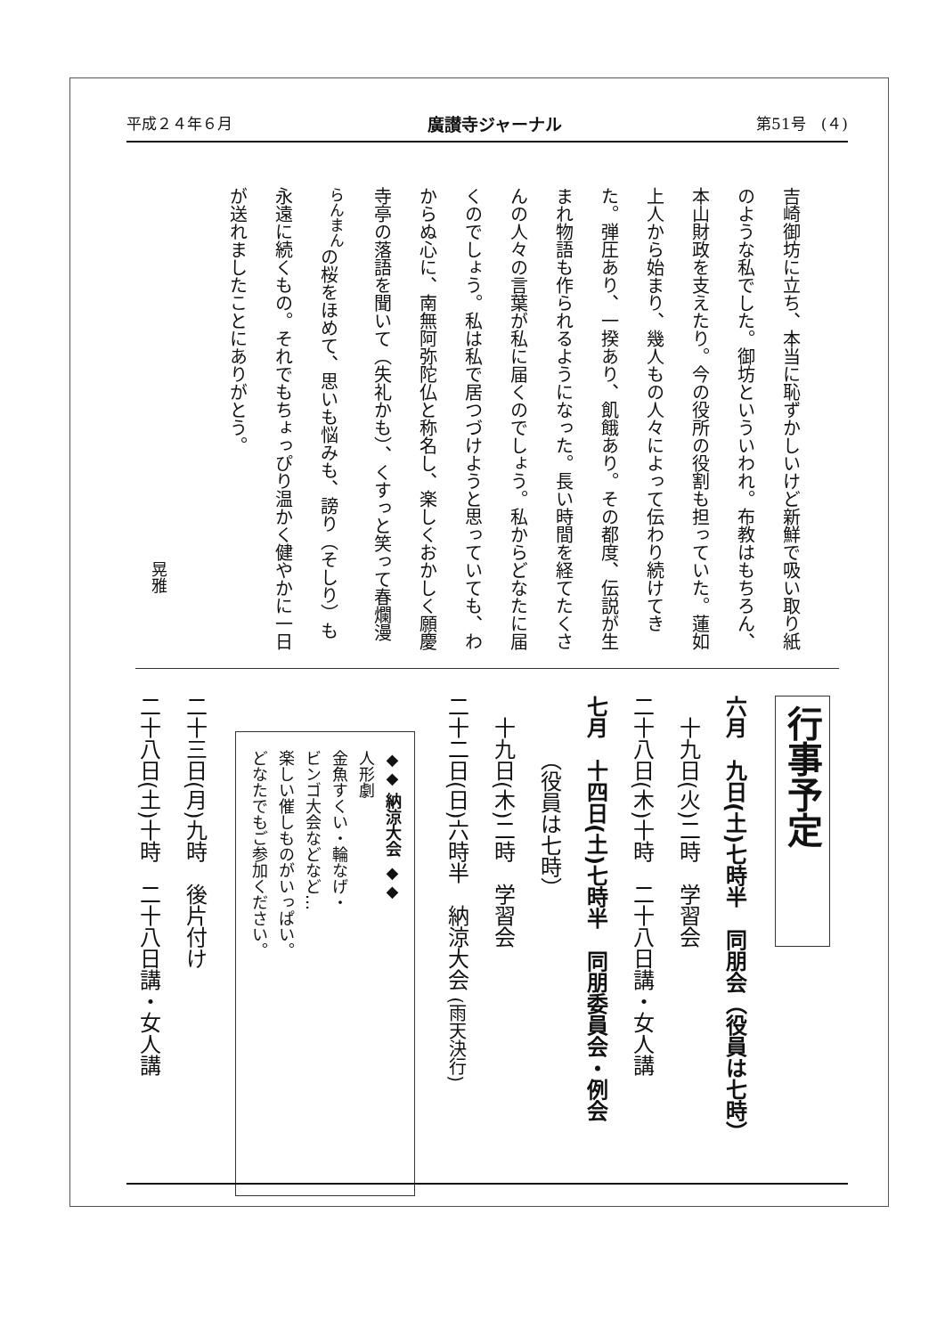平成２４年６月 廣讃寺ジャーナル 第51号　(４)
吉崎御坊に立ち、本当に恥ずかしいけど新鮮で吸い取り紙のような私でした。御坊といういわれ。布教はもちろん、本山財政を支えたり。今の役所の役割も担っていた。蓮如上人から始まり、幾人もの人々によって伝わり続けてきた。弾圧あり、一揆あり、飢餓あり。その都度、伝説が生まれ物語も作られるようになった。長い時間を経てたくさんの人々の言葉が私に届くのでしょう。私からどなたに届くのでしょう。私は私で居つづけようと思っていても、わからぬ心に、南無阿弥陀仏と称名し、楽しくおかしく願慶寺亭の落語を聞いて（失礼かも）、くすっと笑って春爛漫<sup>らんまん</sup>の桜をほめて、思いも悩みも、謗り（そしり）も永遠に続くもの。それでもちょっぴり温かく健やかに一日が送れましたことにありがとう。
晃雅
行事予定
六月　九日(土)七時半　同朋会（役員は七時）
　十九日(火)二時　学習会
二十八日(木)十時　二十八日講・女人講
七月　十四日(土)七時半　同朋委員会・例会
　　　（役員は七時）
　十九日(木)二時　学習会
二十二日(日)六時半　納涼大会 (雨天決行)
◆◆ 納涼大会 ◆◆
人形劇
金魚すくい・輪なげ・
ビンゴ大会などなど…
楽しい催しものがいっぱい。
どなたでもご参加ください。
二十三日(月)九時　後片付け
二十八日(土)十時　二十八日講・女人講